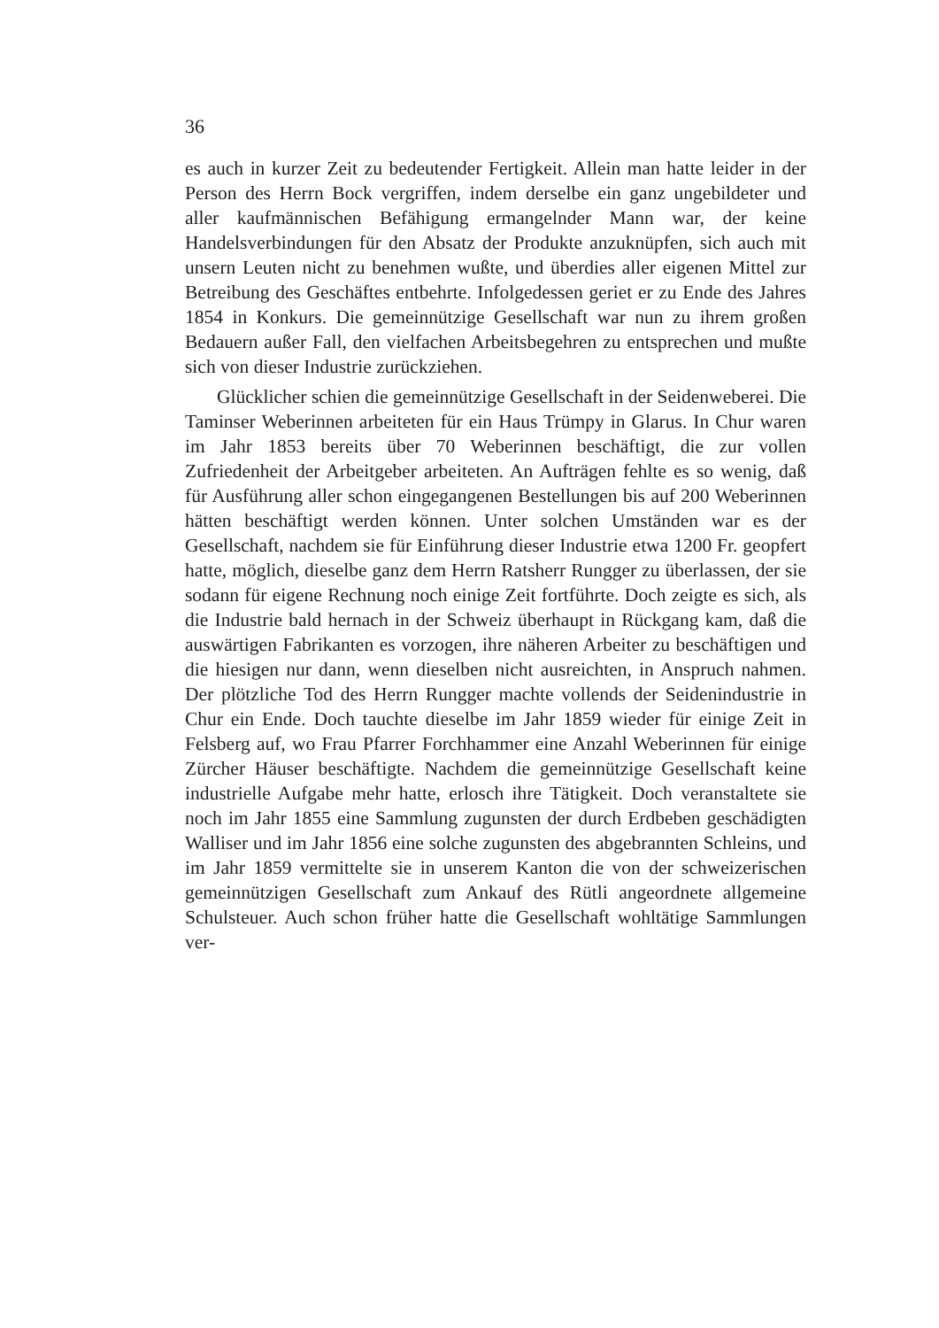36
es auch in kurzer Zeit zu bedeutender Fertigkeit. Allein man hatte leider in der Person des Herrn Bock vergriffen, indem derselbe ein ganz ungebildeter und aller kaufmännischen Befähigung ermangelnder Mann war, der keine Handelsverbindungen für den Absatz der Produkte anzuknüpfen, sich auch mit unsern Leuten nicht zu benehmen wußte, und überdies aller eigenen Mittel zur Betreibung des Geschäftes entbehrte. Infolgedessen geriet er zu Ende des Jahres 1854 in Konkurs. Die gemeinnützige Gesellschaft war nun zu ihrem großen Bedauern außer Fall, den vielfachen Arbeitsbegehren zu entsprechen und mußte sich von dieser Industrie zurückziehen.
Glücklicher schien die gemeinnützige Gesellschaft in der Seidenweberei. Die Taminser Weberinnen arbeiteten für ein Haus Trümpy in Glarus. In Chur waren im Jahr 1853 bereits über 70 Weberinnen beschäftigt, die zur vollen Zufriedenheit der Arbeitgeber arbeiteten. An Aufträgen fehlte es so wenig, daß für Ausführung aller schon eingegangenen Bestellungen bis auf 200 Weberinnen hätten beschäftigt werden können. Unter solchen Umständen war es der Gesellschaft, nachdem sie für Einführung dieser Industrie etwa 1200 Fr. geopfert hatte, möglich, dieselbe ganz dem Herrn Ratsherr Rungger zu überlassen, der sie sodann für eigene Rechnung noch einige Zeit fortführte. Doch zeigte es sich, als die Industrie bald hernach in der Schweiz überhaupt in Rückgang kam, daß die auswärtigen Fabrikanten es vorzogen, ihre näheren Arbeiter zu beschäftigen und die hiesigen nur dann, wenn dieselben nicht ausreichten, in Anspruch nahmen. Der plötzliche Tod des Herrn Rungger machte vollends der Seidenindustrie in Chur ein Ende. Doch tauchte dieselbe im Jahr 1859 wieder für einige Zeit in Felsberg auf, wo Frau Pfarrer Forchhammer eine Anzahl Weberinnen für einige Zürcher Häuser beschäftigte. Nachdem die gemeinnützige Gesellschaft keine industrielle Aufgabe mehr hatte, erlosch ihre Tätigkeit. Doch veranstaltete sie noch im Jahr 1855 eine Sammlung zugunsten der durch Erdbeben geschädigten Walliser und im Jahr 1856 eine solche zugunsten des abgebrannten Schleins, und im Jahr 1859 vermittelte sie in unserem Kanton die von der schweizerischen gemeinnützigen Gesellschaft zum Ankauf des Rütli angeordnete allgemeine Schulsteuer. Auch schon früher hatte die Gesellschaft wohltätige Sammlungen ver-